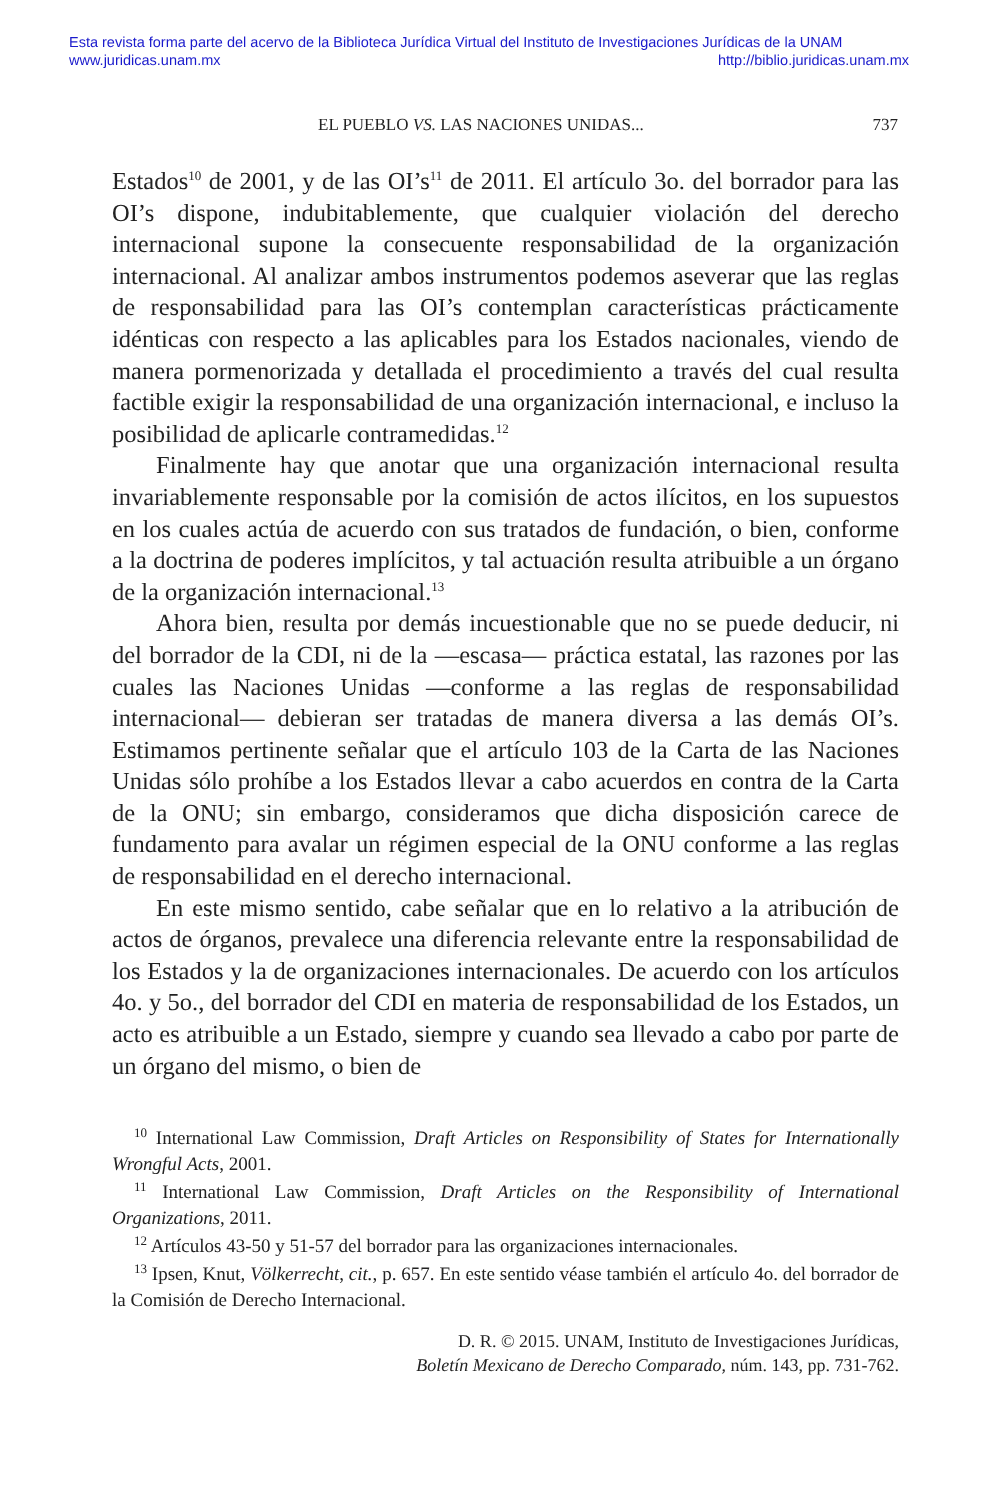Esta revista forma parte del acervo de la Biblioteca Jurídica Virtual del Instituto de Investigaciones Jurídicas de la UNAM
www.juridicas.unam.mx http://biblio.juridicas.unam.mx
EL PUEBLO VS. LAS NACIONES UNIDAS... 737
Estados<sup>10</sup> de 2001, y de las OI’s<sup>11</sup> de 2011. El artículo 3o. del borrador para las OI’s dispone, indubitablemente, que cualquier violación del derecho internacional supone la consecuente responsabilidad de la organización internacional. Al analizar ambos instrumentos podemos aseverar que las reglas de responsabilidad para las OI’s contemplan características prácticamente idénticas con respecto a las aplicables para los Estados nacionales, viendo de manera pormenorizada y detallada el procedimiento a través del cual resulta factible exigir la responsabilidad de una organización internacional, e incluso la posibilidad de aplicarle contramedidas.<sup>12</sup>
Finalmente hay que anotar que una organización internacional resulta invariablemente responsable por la comisión de actos ilícitos, en los supuestos en los cuales actúa de acuerdo con sus tratados de fundación, o bien, conforme a la doctrina de poderes implícitos, y tal actuación resulta atribuible a un órgano de la organización internacional.<sup>13</sup>
Ahora bien, resulta por demás incuestionable que no se puede deducir, ni del borrador de la CDI, ni de la —escasa— práctica estatal, las razones por las cuales las Naciones Unidas —conforme a las reglas de responsabilidad internacional— debieran ser tratadas de manera diversa a las demás OI’s. Estimamos pertinente señalar que el artículo 103 de la Carta de las Naciones Unidas sólo prohíbe a los Estados llevar a cabo acuerdos en contra de la Carta de la ONU; sin embargo, consideramos que dicha disposición carece de fundamento para avalar un régimen especial de la ONU conforme a las reglas de responsabilidad en el derecho internacional.
En este mismo sentido, cabe señalar que en lo relativo a la atribución de actos de órganos, prevalece una diferencia relevante entre la responsabilidad de los Estados y la de organizaciones internacionales. De acuerdo con los artículos 4o. y 5o., del borrador del CDI en materia de responsabilidad de los Estados, un acto es atribuible a un Estado, siempre y cuando sea llevado a cabo por parte de un órgano del mismo, o bien de
<sup>10</sup> International Law Commission, Draft Articles on Responsibility of States for Internationally Wrongful Acts, 2001.
<sup>11</sup> International Law Commission, Draft Articles on the Responsibility of International Organizations, 2011.
<sup>12</sup> Artículos 43-50 y 51-57 del borrador para las organizaciones internacionales.
<sup>13</sup> Ipsen, Knut, Völkerrecht, cit., p. 657. En este sentido véase también el artículo 4o. del borrador de la Comisión de Derecho Internacional.
D. R. © 2015. UNAM, Instituto de Investigaciones Jurídicas,
Boletín Mexicano de Derecho Comparado, núm. 143, pp. 731-762.